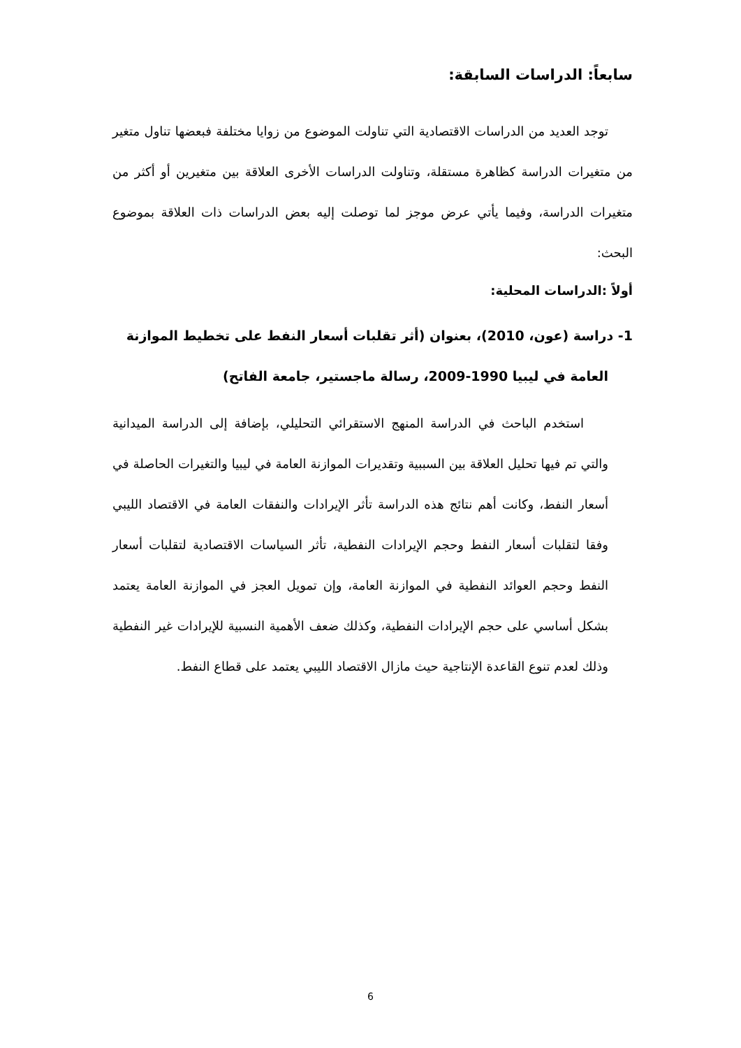سابعاً: الدراسات السابقة:
توجد العديد من الدراسات الاقتصادية التي تناولت الموضوع من زوايا مختلفة فبعضها تناول متغير من متغيرات الدراسة كظاهرة مستقلة، وتناولت الدراسات الأخرى العلاقة بين متغيرين أو أكثر من متغيرات الدراسة، وفيما يأتي عرض موجز لما توصلت إليه بعض الدراسات ذات العلاقة بموضوع البحث:
أولاً :الدراسات المحلية:
1- دراسة (عون، 2010)، بعنوان (أثر تقلبات أسعار النفط على تخطيط الموازنة
العامة في ليبيا 1990-2009، رسالة ماجستير، جامعة الفاتح)
استخدم الباحث في الدراسة المنهج الاستقرائي التحليلي، بإضافة إلى الدراسة الميدانية والتي تم فيها تحليل العلاقة بين السببية وتقديرات الموازنة العامة في ليبيا والتغيرات الحاصلة في أسعار النفط، وكانت أهم نتائج هذه الدراسة تأثر الإيرادات والنفقات العامة في الاقتصاد الليبي وفقا لتقلبات أسعار النفط وحجم الإيرادات النفطية، تأثر السياسات الاقتصادية لتقلبات أسعار النفط وحجم العوائد النفطية في الموازنة العامة، وإن تمويل العجز في الموازنة العامة يعتمد بشكل أساسي على حجم الإيرادات النفطية، وكذلك ضعف الأهمية النسبية للإيرادات غير النفطية وذلك لعدم تنوع القاعدة الإنتاجية حيث مازال الاقتصاد الليبي يعتمد على قطاع النفط.
6